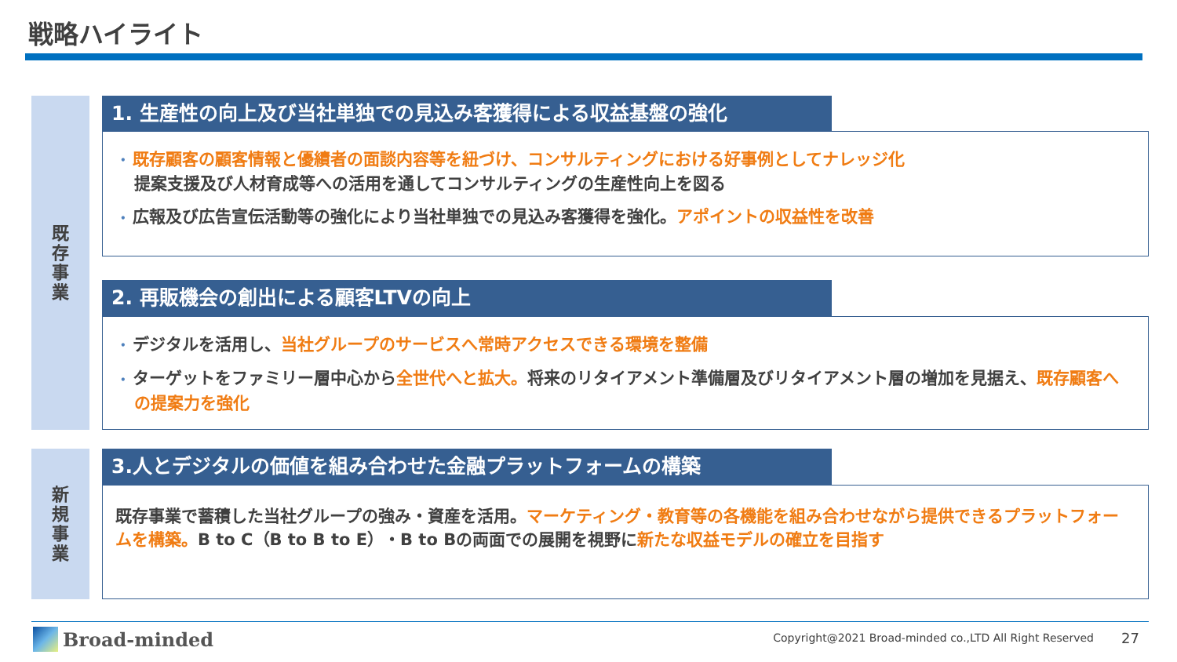戦略ハイライト
既
存
事
業
新
規
事
業
1. 生産性の向上及び当社単独での見込み客獲得による収益基盤の強化
• 既存顧客の顧客情報と優績者の面談内容等を紐づけ、コンサルティングにおける好事例としてナレッジ化
提案支援及び人材育成等への活用を通してコンサルティングの生産性向上を図る
• 広報及び広告宣伝活動等の強化により当社単独での見込み客獲得を強化。アポイントの収益性を改善
2. 再販機会の創出による顧客LTVの向上
• デジタルを活用し、当社グループのサービスへ常時アクセスできる環境を整備
• ターゲットをファミリー層中心から全世代へと拡大。将来のリタイアメント準備層及びリタイアメント層の増加を見据え、既存顧客への提案力を強化
3.人とデジタルの価値を組み合わせた金融プラットフォームの構築
既存事業で蓄積した当社グループの強み・資産を活用。マーケティング・教育等の各機能を組み合わせながら提供できるプラットフォームを構築。B to C（B to B to E）・B to Bの両面での展開を視野に新たな収益モデルの確立を目指す
Broad-minded
Copyright@2021 Broad-minded co.,LTD All Right Reserved
27